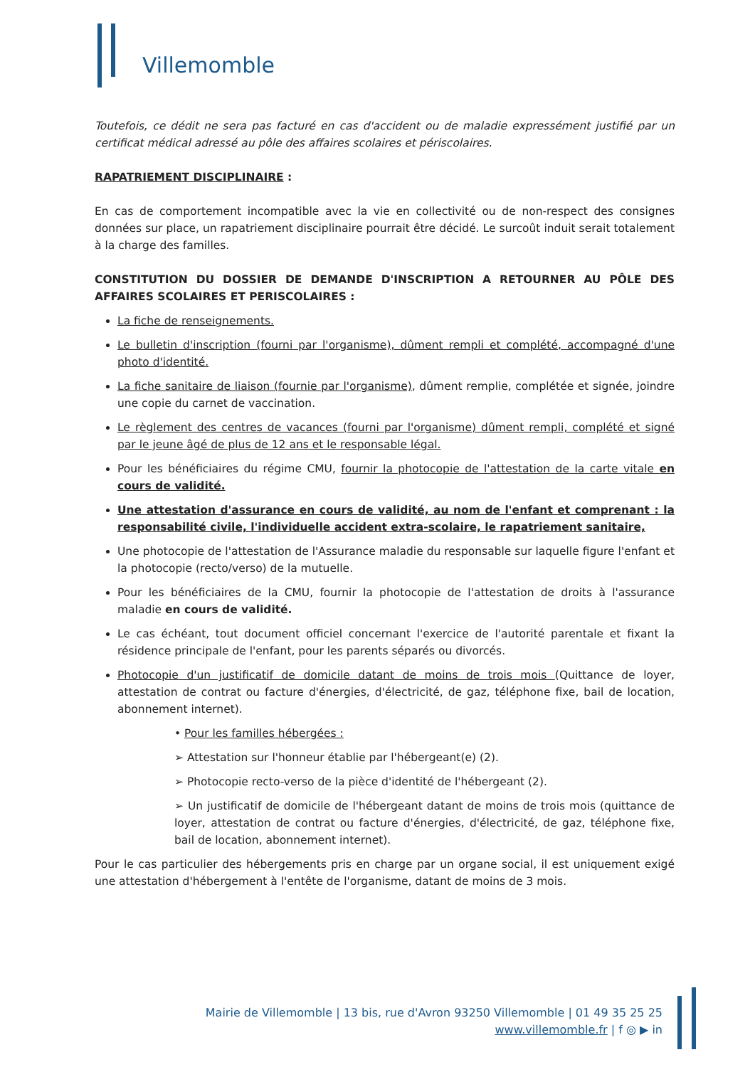Villemomble
Toutefois, ce dédit ne sera pas facturé en cas d'accident ou de maladie expressément justifié par un certificat médical adressé au pôle des affaires scolaires et périscolaires.
RAPATRIEMENT DISCIPLINAIRE :
En cas de comportement incompatible avec la vie en collectivité ou de non-respect des consignes données sur place, un rapatriement disciplinaire pourrait être décidé. Le surcoût induit serait totalement à la charge des familles.
CONSTITUTION DU DOSSIER DE DEMANDE D'INSCRIPTION A RETOURNER AU PÔLE DES AFFAIRES SCOLAIRES ET PERISCOLAIRES :
La fiche de renseignements.
Le bulletin d'inscription (fourni par l'organisme), dûment rempli et complété, accompagné d'une photo d'identité.
La fiche sanitaire de liaison (fournie par l'organisme), dûment remplie, complétée et signée, joindre une copie du carnet de vaccination.
Le règlement des centres de vacances (fourni par l'organisme) dûment rempli, complété et signé par le jeune âgé de plus de 12 ans et le responsable légal.
Pour les bénéficiaires du régime CMU, fournir la photocopie de l'attestation de la carte vitale en cours de validité.
Une attestation d'assurance en cours de validité, au nom de l'enfant et comprenant : la responsabilité civile, l'individuelle accident extra-scolaire, le rapatriement sanitaire,
Une photocopie de l'attestation de l'Assurance maladie du responsable sur laquelle figure l'enfant et la photocopie (recto/verso) de la mutuelle.
Pour les bénéficiaires de la CMU, fournir la photocopie de l'attestation de droits à l'assurance maladie en cours de validité.
Le cas échéant, tout document officiel concernant l'exercice de l'autorité parentale et fixant la résidence principale de l'enfant, pour les parents séparés ou divorcés.
Photocopie d'un justificatif de domicile datant de moins de trois mois (Quittance de loyer, attestation de contrat ou facture d'énergies, d'électricité, de gaz, téléphone fixe, bail de location, abonnement internet).
• Pour les familles hébergées :
➢ Attestation sur l'honneur établie par l'hébergeant(e) (2).
➢ Photocopie recto-verso de la pièce d'identité de l'hébergeant (2).
➢ Un justificatif de domicile de l'hébergeant datant de moins de trois mois (quittance de loyer, attestation de contrat ou facture d'énergies, d'électricité, de gaz, téléphone fixe, bail de location, abonnement internet).
Pour le cas particulier des hébergements pris en charge par un organe social, il est uniquement exigé une attestation d'hébergement à l'entête de l'organisme, datant de moins de 3 mois.
Mairie de Villemomble | 13 bis, rue d'Avron 93250 Villemomble | 01 49 35 25 25
www.villemomble.fr | f ◎ ▶ in